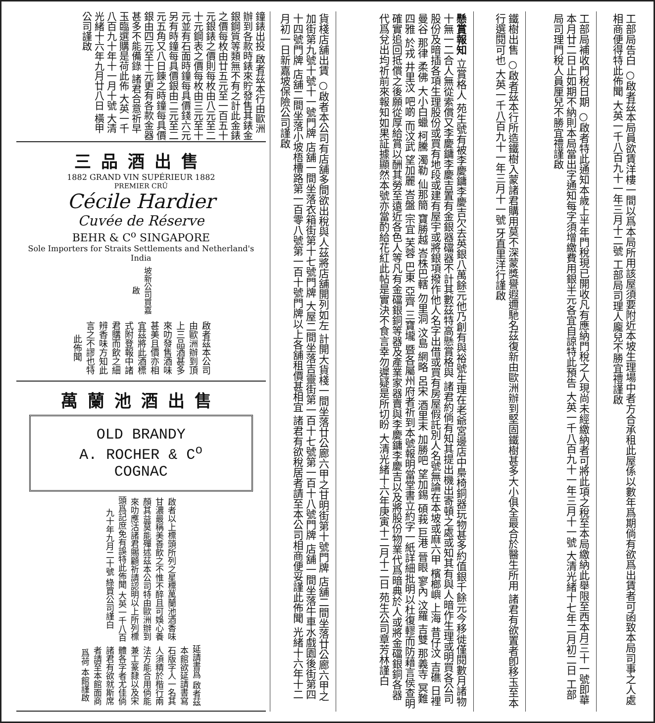工部局告白 ○啟者茲本局員欲賃洋樓一間以爲本局所用該屋須要附近本坡生理場中者方合承租此屋係以數年爲期倘有欲爲出賃者可函致本局司事之人處相商便得特此佈聞 大英一千八百九十一年三月十二號 工部局司理人龐兒不勝宜禮謹啟
工部局補收門稅日期 ○啟者特此通知本歲上半年門稅現已開收凡有應納門稅之人現尚未經繳納者可將此項之稅至本局繳納此舉限至西本月三十一號即華本月廿二日止如期不納則本局當出字通知每字須增繳費用銀半元各宜自諒特此預告 大英一千八百九十一年三月十一號 大清光緒十七年二月初二日 工部局司理門稅人員厘兒不勝宜禮謹啟
鐵樹出售 ○啟者茲本行所造鐵樹入蒙諸君購用莫不深蒙獎譽遐邇馳名茲復新由歐洲辦到堅固鐵樹甚多大小俱全最合於醫生所用 諸君有欲置者卽移玉至本行選閱可也 大英一千八百九十一年三月十一號 牙直里洋行謹啟
懸賞報知 立賞格人 苑生號有被李慶鏞李慶吉欠去英銀八萬餘元他乃創有與裕號生理在老爺宮邊店中梟椅銅器玩物甚多約值銀千餘元今移徙僅閱數月諸物十無一二合人無從索償又李慶鏞李慶吉置有金銀器礑器不計其數茲特高懸賞格與 諸君約倘有知其提出機出寄頓之處或知其有與人暗作生理或明買各公司股份及暗插各項生理股份或買有地段或建有屋宇或將銀項撥作他人名字出借或買有房屋假託別人名號無論在本坡或麻六甲 檳榔嶼 上海 昔仔汶 吉礁 日裡 曼谷 那律 柔佛 大小白蠟 柯騰 濁勒 仙那簡 寶勝越 峇株巴轄 勿里洞 汶島 網略 呂宋 酒里末 加勝吧 望加錫 碩莪 巨港 晉眼 寥內 汶羅 吉雙 那義寺 冥難 四雅 於戎 井里汶 吧啲 而汶武 望加麗 峇盤 宗宜 芙蓉 巴東 亞齊 三寶壠 暨各屬州府者祈到本號報明當堂書立約字一紙詳細批明以杜復轇而防藉言侯查明確實追回抵償之後願從厚給賞以酬其勞至遠近各色人等凡有金礑銀銅等器及產業家器賣與李慶鏞李慶吉以及將股份物業代爲暗典於人或將金礑銀銅各器代爲兌出均祈前來報知如果証據顯然本號亦當酌給花紅此帖是實決不食言幸勿遲疑是所切盼 大清光緒十六年庚寅十二月十二日 苑生公司章芳林謹白
貨棧店舖出賃 ○啟者本公司有店舖多間欲出稅與人茲將店舖開列如左 計開大貨棧一間坐落廿公廊六甲之甘明街第十號門牌 店舖二間坐落廿公廊六甲之加街第九號十號十一號門牌 店舖一間坐落衣箱街第十七號門牌 大屋二間坐落吉靈街第一百十七號第一百十八號門牌 店舖一間坐落牛車水戲園後街第四十四號門牌 店舖二間坐落小坡梧槽路第一百零八號第一百十號門牌以上各舖租價甚相宜 諸君有欲稅居者請至本公司相商便妥謹此佈聞 光緒十六年十二月初一日新嘉坡保險公司謹啟
鐘錶出投 啟者茲本行由歐洲辦到各款時錶來貯發售其錶金銀鋼質等類無不有之計此金錶之價每枚由廿五元至一百五十元銀錶之價則每枚由八元至二十元鋼表之價每枚由三元至十元並有石面時鐘每具價錢六元另有時鐘每具價銀由二元至二元五角又八日錬之時鐘每具價銀由四元至十元更有各款金器甚多不能備錄 諸君合意祈早 玉臨選購是荷此佈 大英一千八百九十年十一月十號 大清光緒十六年九月廿八日 橫甲公司謹啟
三品酒出售
1882 GRAND VIN SUPÉRIEUR 1882
PREMIER CRÛ
Cécile Hardier
Cuvée de Réserve
BEHR & C<sup>o</sup> SINGAPORE
Sole Importers for Straits Settlements and Netherland's India
坡新公司買嘉啟
啟者茲本公司由歐洲辦到頂上三品酒甚多來叻發售酒味甚美且價亦相宜茲將此酒標式附登報中諸君購而飲之細辨香味方知此言之不謬也特此佈聞
萬蘭池酒出售
OLD BRANDY
A. ROCHER & C<sup>o</sup>
COGNAC
啟者以上標頭所列之星標萬蘭池酒香味甘濃最稱美善飲之不惟不醉且可娛心養顏其益莫能殫述茲本公司特由歐洲辦到來叻應沽諸君賜顧祈請認明以上所列標頭爲記庶免有誤特此佈聞 大英一千八百九十年九月二十號 綠買公司謹白
延請書爲 啟者茲本館欲延請書寫石版字人一名其人須精於楷行兩法方能合用倘能兼工篆隸以及宋體各字者尤佳倘諸君有欲就斯席者請至本館面商爲荷 本館謹啟